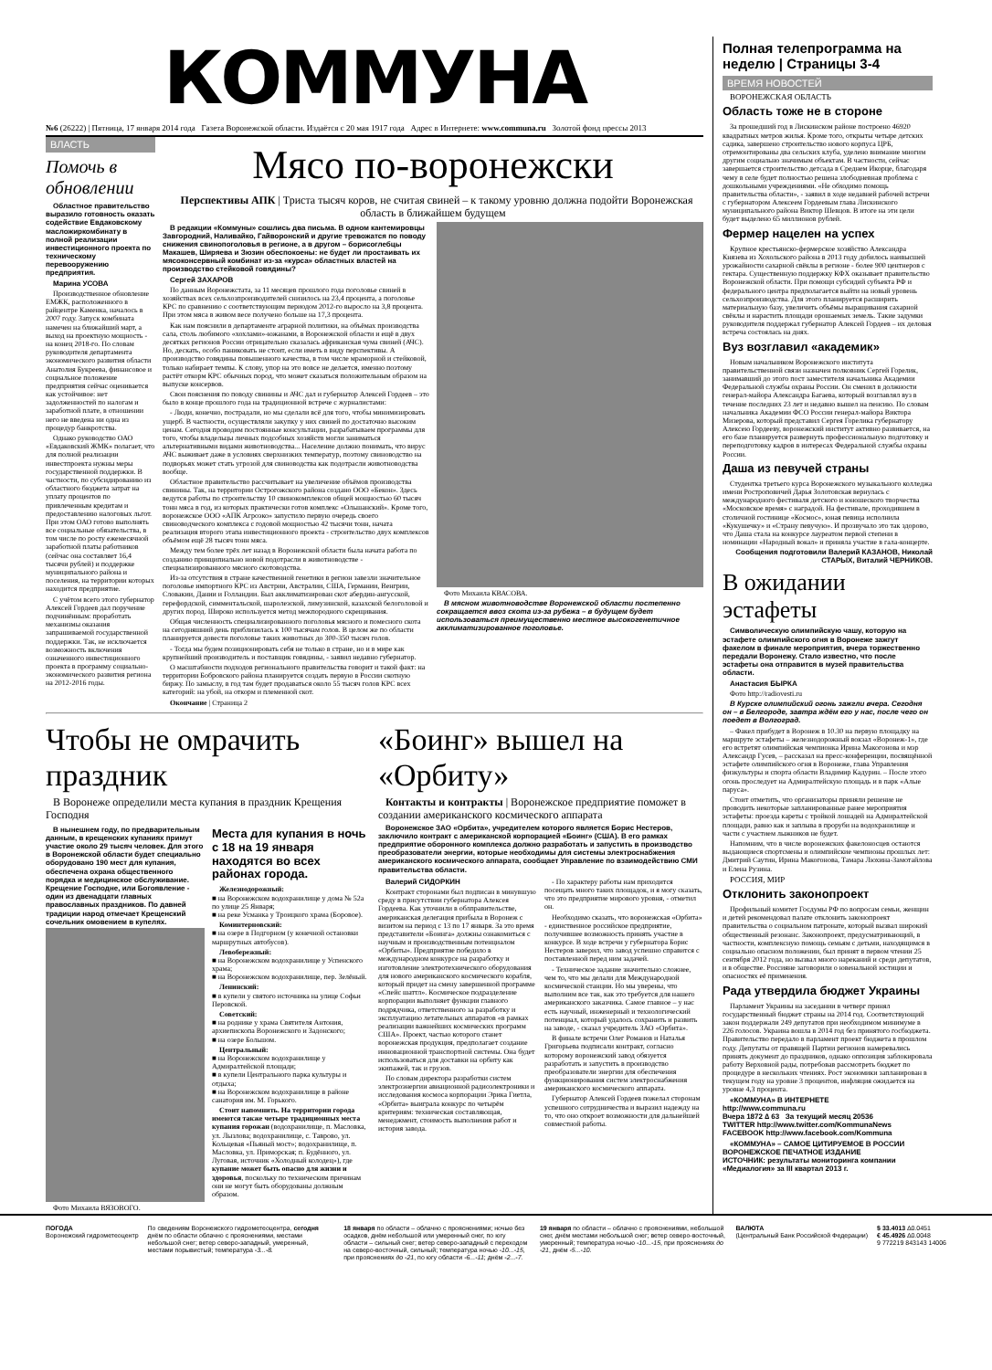КОММУНА
№6 (26222) | Пятница, 17 января 2014 года Газета Воронежской области. Издаётся с 20 мая 1917 года Адрес в Интернете: www.communa.ru Золотой фонд прессы 2013
ВЛАСТЬ
Помочь в обновлении
Областное правительство выразило готовность оказать содействие Евдаковскому масложиркомбинату в полной реализации инвестиционного проекта по техническому перевооружению предприятия.
Марина УСОВА
Производственное обновление ЕМЖК, расположенного в райцентре Каменка, началось в 2007 году. Запуск комбината намечен на ближайший март, а выход на проектную мощность - на конец 2018-го. По словам руководителя департамента экономического развития области Анатолия Букреева, финансовое и социальное положение предприятия сейчас оценивается как устойчивое: нет задолженностей по налогам и заработной плате, в отношении него не введена ни одна из процедур банкротства.
Однако руководство ОАО «Евдаковский ЖМК» полагает, что для полной реализации инвестпроекта нужны меры государственной поддержки. В частности, по субсидированию из областного бюджета затрат на уплату процентов по привлеченным кредитам и предоставлению налоговых льгот. При этом ОАО готово выполнять все социальные обязательства, в том числе по росту ежемесячной заработной платы работников (сейчас она составляет 16,4 тысячи рублей) и поддержке муниципального района и поселения, на территории которых находится предприятие.
С учётом всего этого губернатор Алексей Гордеев дал поручение подчинённым: проработать механизмы оказания запрашиваемой государственной поддержки. Так, не исключается возможность включения означенного инвестиционного проекта в программу социально-экономического развития региона на 2012-2016 годы.
Мясо по-воронежски
Перспективы АПК | Триста тысяч коров, не считая свиней – к такому уровню должна подойти Воронежская область в ближайшем будущем
В редакции «Коммуны» сошлись два письма. В одном кантемировцы Завгородний, Наливайко, Гайворонский и другие тревожатся по поводу снижения свинопоголовья в регионе, а в другом – борисоглебцы Макашев, Ширяева и Зюзин обеспокоены: не будет ли простаивать их мясоконсервный комбинат из-за «курса» областных властей на производство стейковой говядины?
Сергей ЗАХАРОВ
По данным Воронежстата, за 11 месяцев прошлого года поголовье свиней в хозяйствах всех сельхозпроизводителей снизилось на 23,4 процента, а поголовье КРС по сравнению с соответствующим периодом 2012-го выросло на 3,8 процента. При этом мяса в живом весе получено больше на 17,3 процента.
Как нам пояснили в департаменте аграрной политики, на объёмах производства сала, столь любимого «хохлами»-южанами, в Воронежской области и ещё в двух десятках регионов России отрицательно сказалась африканская чума свиней (АЧС). Но, дескать, особо паниковать не стоит, если иметь в виду перспективы. А производство говядины повышенного качества, в том числе мраморной и стейковой, только набирает темпы. К слову, упор на это вовсе не делается, именно поэтому растёт откорм КРС обычных пород, что может сказаться положительным образом на выпуске консервов.
Свои пояснения по поводу свинины и АЧС дал и губернатор Алексей Гордеев – это было в конце прошлого года на традиционной встрече с журналистами:
- Люди, конечно, пострадали, но мы сделали всё для того, чтобы минимизировать ущерб. В частности, осуществляли закупку у них свиней по достаточно высоким ценам. Сегодня проводим постоянные консультации, разрабатываем программы для того, чтобы владельцы личных подсобных хозяйств могли заниматься альтернативными видами животноводства... Население должно понимать, что вирус АЧС выживает даже в условиях сверхнизких температур, поэтому свиноводство на подворьях может стать угрозой для свиноводства как подотрасли животноводства вообще.
Областное правительство рассчитывает на увеличение объёмов производства свинины. Так, на территории Острогожского района создано ООО «Бекон». Здесь ведутся работы по строительству 10 свинокомплексов общей мощностью 60 тысяч тонн мяса в год, из которых практически готов комплекс «Ольшанский». Кроме того, воронежское ООО «АПК Агроэко» запустило первую очередь своего свиноводческого комплекса с годовой мощностью 42 тысячи тонн, начата реализация второго этапа инвестиционного проекта - строительство двух комплексов объёмом ещё 28 тысяч тонн мяса.
Между тем более трёх лет назад в Воронежской области была начата работа по созданию принципиально новой подотрасли в животноводстве - специализированного мясного скотоводства.
Из-за отсутствия в стране качественной генетики в регион завезли значительное поголовье импортного КРС из Австрии, Австралии, США, Германии, Венгрии, Словакии, Дании и Голландии. Был акклиматизирован скот абердин-ангусской, герефордской, симментальской, шаролезской, лимузинской, казахской белоголовой и других пород. Широко используется метод межпородного скрещивания.
Общая численность специализированного поголовья мясного и помесного скота на сегодняшний день приблизилась к 100 тысячам голов. В целом же по области планируется довести поголовье таких животных до 300-350 тысяч голов.
- Тогда мы будем позиционировать себя не только в стране, но и в мире как крупнейший производитель и поставщик говядины, - заявил недавно губернатор.
О масштабности подходов регионального правительства говорит и такой факт: на территории Бобровского района планируется создать первую в России скотную биржу. По замыслу, в год там будет продаваться около 55 тысяч голов КРС всех категорий: на убой, на откорм и племенной скот.
Окончание | Страница 2
Фото Михаила КВАСОВА.
В мясном животноводстве Воронежской области постепенно сокращается ввоз скота из-за рубежа – в будущем будет использоваться преимущественно местное высокогенетичное акклиматизированное поголовье.
Чтобы не омрачить праздник
В Воронеже определили места купания в праздник Крещения Господня
В нынешнем году, по предварительным данным, в крещенских купаниях примут участие около 29 тысяч человек. Для этого в Воронежской области будет специально оборудовано 190 мест для купания, обеспечена охрана общественного порядка и медицинское обслуживание. Крещение Господне, или Богоявление - один из двенадцати главных православных праздников. По давней традиции народ отмечает Крещенский сочельник омовением в купелях.
Фото Михаила ВЯЗОВОГО.
Места для купания в ночь с 18 на 19 января находятся во всех районах города.
Железнодорожный:
■ на Воронежском водохранилище у дома № 52а по улице 25 Января;
■ на реке Усманка у Троицкого храма (Боровое).
Коминтерновский:
■ на озере в Подгорном (у конечной остановки маршрутных автобусов).
Левобережный:
■ на Воронежском водохранилище у Успенского храма;
■ на Воронежском водохранилище, пер. Зелёный.
Ленинский:
■ в купели у святого источника на улице Софьи Перовской.
Советский:
■ на роднике у храма Святителя Антония, архиепископа Воронежского и Задонского;
■ на озере Большом.
Центральный:
■ на Воронежском водохранилище у Адмиралтейской площади;
■ в купели Центрального парка культуры и отдыха;
■ на Воронежском водохранилище в районе санатория им. М. Горького.
Стоит напомнить. На территории города имеются также четыре традиционных места купания горожан (водохранилище, п. Масловка, ул. Лызлова; водохранилище, с. Таврово, ул. Кольцевая «Пьяный мост»; водохранилище, п. Масловка, ул. Приморская; п. Будённого, ул. Луговая, источник «Холодный колодец»), где купание может быть опасно для жизни и здоровья, поскольку по техническим причинам они не могут быть оборудованы должным образом.
«Боинг» вышел на «Орбиту»
Контакты и контракты | Воронежское предприятие поможет в создании американского космического аппарата
Воронежское ЗАО «Орбита», учредителем которого является Борис Нестеров, заключило контракт с американской корпорацией «Боинг» (США). В его рамках предприятие оборонного комплекса должно разработать и запустить в производство преобразователи энергии, которые необходимы для системы электроснабжения американского космического аппарата, сообщает Управление по взаимодействию СМИ правительства области.
Валерий СИДОРКИН
Контракт сторонами был подписан в минувшую среду в присутствии губернатора Алексея Гордеева. Как уточнили в облправительстве, американская делегация прибыла в Воронеж с визитом на период с 13 по 17 января. За это время представители «Боинга» должны ознакомиться с научным и производственным потенциалом «Орбиты». Предприятие победило в международном конкурсе на разработку и изготовление электротехнического оборудования для нового американского космического корабля, который придет на смену завершенной программе «Спейс шаттл». Космическое подразделение корпорации выполняет функции главного подрядчика, ответственного за разработку и эксплуатацию летательных аппаратов «в рамках реализации важнейших космических программ США». Проект, частью которого станет воронежская продукция, предполагает создание инновационной транспортной системы. Она будет использоваться для доставки на орбиту как экипажей, так и грузов.
По словам директора разработки систем электроэнергии авиационной радиоэлектроники и исследования космоса корпорации Эрика Гиетла, «Орбита» выиграла конкурс по четырём критериям: техническая составляющая, менеджмент, стоимость выполнения работ и история завода.
- По характеру работы нам приходится посещать много таких площадок, и я могу сказать, что это предприятие мирового уровня, - отметил он.
Необходимо сказать, что воронежская «Орбита» - единственное российское предприятие, получившее возможность принять участие в конкурсе. В ходе встречи у губернатора Борис Нестеров заверил, что завод успешно справится с поставленной перед ним задачей.
- Техническое задание значительно сложнее, чем то, что мы делали для Международной космической станции. Но мы уверены, что выполним все так, как это требуется для нашего американского заказчика. Самое главное – у нас есть научный, инженерный и технологический потенциал, который удалось сохранить и развить на заводе, - сказал учредитель ЗАО «Орбита».
В финале встречи Олег Романов и Наталья Григорьева подписали контракт, согласно которому воронежский завод обязуется разработать и запустить в производство преобразователи энергии для обеспечения функционирования систем электроснабжения американского космического аппарата.
Губернатор Алексей Гордеев пожелал сторонам успешного сотрудничества и выразил надежду на то, что оно откроет возможности для дальнейшей совместной работы.
Полная телепрограмма на неделю | Страницы 3-4
ВРЕМЯ НОВОСТЕЙ
ВОРОНЕЖСКАЯ ОБЛАСТЬ
Область тоже не в стороне
За прошедший год в Лискинском районе построено 46920 квадратных метров жилья. Кроме того, открыты четыре детских садика, завершено строительство нового корпуса ЦРБ, отремонтированы два сельских клуба, уделено внимание многим другим социально значимым объектам. В частности, сейчас завершается строительство детсада в Среднем Икорце, благодаря чему в селе будет полностью решена злободневная проблема с дошкольными учреждениями. «Не обходимо помощь правительства области», - заявил в ходе недавней рабочей встречи с губернатором Алексеем Гордеевым глава Лискинского муниципального района Виктор Шевцов. В итоге на эти цели будет выделено 65 миллионов рублей.
Фермер нацелен на успех
Крупное крестьянско-фермерское хозяйство Александра Князева из Хохольского района в 2013 году добилось наивысшей урожайности сахарной свёклы в регионе - более 900 центнеров с гектара. Существенную поддержку КФХ оказывает правительство Воронежской области. При помощи субсидий субъекта РФ и федерального центра предполагается выйти на новый уровень сельхозпроизводства. Для этого планируется расширить материальную базу, увеличить объёмы выращивания сахарной свёклы и нарастить площади орошаемых земель. Такие задумки руководителя поддержал губернатор Алексей Гордеев – их деловая встреча состоялась на днях.
Вуз возглавил «академик»
Новым начальником Воронежского института правительственной связи назначен полковник Сергей Горелик, занимавший до этого пост заместителя начальника Академии Федеральной службы охраны России. Он сменил в должности генерал-майора Александра Багаева, который возглавлял вуз в течение последних 23 лет и недавно вышел на пенсию. По словам начальника Академии ФСО России генерал-майора Виктора Мизерова, который представил Сергея Горелика губернатору Алексею Гордееву, воронежский институт активно развивается, на его базе планируется развернуть профессиональную подготовку и переподготовку кадров в интересах Федеральной службы охраны России.
Даша из певучей страны
Студентка третьего курса Воронежского музыкального колледжа имени Ростроповичей Дарья Золотовская вернулась с международного фестиваля детского и юношеского творчества «Московское время» с наградой. На фестивале, проходившем в столичной гостинице «Космос», юная певица исполнила «Кукушечку» и «Страну певучую». И прозвучало это так здорово, что Даша стала на конкурсе лауреатом первой степени в номинации «Народный вокал» и приняла участие в гала-концерте.
Сообщения подготовили Валерий КАЗАНОВ, Николай СТАРЫХ, Виталий ЧЕРНИКОВ.
В ожидании эстафеты
Символическую олимпийскую чашу, которую на эстафете олимпийского огня в Воронеже зажгут факелом в финале мероприятия, вчера торжественно передали Воронежу. Стало известно, что после эстафеты она отправится в музей правительства области.
Анастасия БЫРКА
Фото http://radiovesti.ru
В Курске олимпийский огонь зажгли вчера. Сегодня он – в Белгороде, завтра ждём его у нас, после чего он поедет в Волгоград.
– Факел прибудет в Воронеж в 10.30 на первую площадку на маршруте эстафеты – железнодорожный вокзал «Воронеж-1», где его встретят олимпийская чемпионка Ирина Макогонова и мэр Александр Гусев, – рассказал на пресс-конференции, посвящённой эстафете олимпийского огня в Воронеже, глава Управления физкультуры и спорта области Владимир Кадурин. – После этого огонь проследует на Адмиралтейскую площадь и в парк «Алые паруса».
Стоит отметить, что организаторы приняли решение не проводить некоторые запланированные ранее мероприятия эстафеты: проезда кареты с тройкой лошадей на Адмиралтейской площади, равно как и заплыва в проруби на водохранилище и части с участием лыжников не будет.
Напомним, что в числе воронежских факелоносцев остаются выдающиеся спортсмены и олимпийские чемпионы прошлых лет: Дмитрий Саутин, Ирина Макогонова, Тамара Люхина-Замотайлова и Елена Рузина.
РОССИЯ, МИР
Отклонить законопроект
Профильный комитет Госдумы РФ по вопросам семьи, женщин и детей рекомендовал палате отклонить законопроект правительства о социальном патронате, который вызвал широкий общественный резонанс. Законопроект, предусматривающий, в частности, комплексную помощь семьям с детьми, находящимся в социально опасном положении, был принят в первом чтении 25 сентября 2012 года, но вызвал много нареканий и среди депутатов, и в обществе. Россияне заговорили о ювенальной юстиции и опасностях её применения.
Рада утвердила бюджет Украины
Парламент Украины на заседании в четверг принял государственный бюджет страны на 2014 год. Соответствующий закон поддержали 249 депутатов при необходимом минимуме в 226 голосов. Украина вошла в 2014 год без принятого госбюджета. Правительство передало в парламент проект бюджета в прошлом году. Депутаты от правящей Партии регионов намеревались принять документ до праздников, однако оппозиция заблокировала работу Верховной рады, потребовав рассмотреть бюджет по процедуре в нескольких чтениях. Рост экономики запланирован в текущем году на уровне 3 процентов, инфляция ожидается на уровне 4,3 процента.
«КОММУНА» В ИНТЕРНЕТЕ
http://www.communa.ru
Вчера 1872 ∆ 63 За текущий месяц 20536
TWITTER http://www.twitter.com/KommunaNews
FACEBOOK http://www.facebook.com/Kommuna
«КОММУНА» – САМОЕ ЦИТИРУЕМОЕ В РОССИИ ВОРОНЕЖСКОЕ ПЕЧАТНОЕ ИЗДАНИЕ
ИСТОЧНИК: результаты мониторинга компании «Медиалогия» за III квартал 2013 г.
ПОГОДА
Воронежский гидрометеоцентр
По сведениям Воронежского гидрометеоцентра, сегодня днём по области облачно с прояснениями, местами небольшой снег; ветер северо-западный, умеренный, местами порывистый; температура -3...-8.
18 января по области – облачно с прояснениями; ночью без осадков, днём небольшой или умеренный снег, по югу области – сильный снег; ветер северо-западный с переходом на северо-восточный, сильный; температура ночью -10...-15, при прояснениях до -21, по югу области -6...-11; днём -2...-7.
19 января по области – облачно с прояснениями, небольшой снег, днём местами небольшой снег; ветер северо-восточный, умеренный; температура ночью -10...-15, при прояснениях до -21, днём -5...-10.
ВАЛЮТА
(Центральный Банк Российской Федерации)
$ 33.4013 ∆0.0451
€ 45.4926 ∆0.0048
9 772219 843143 14006